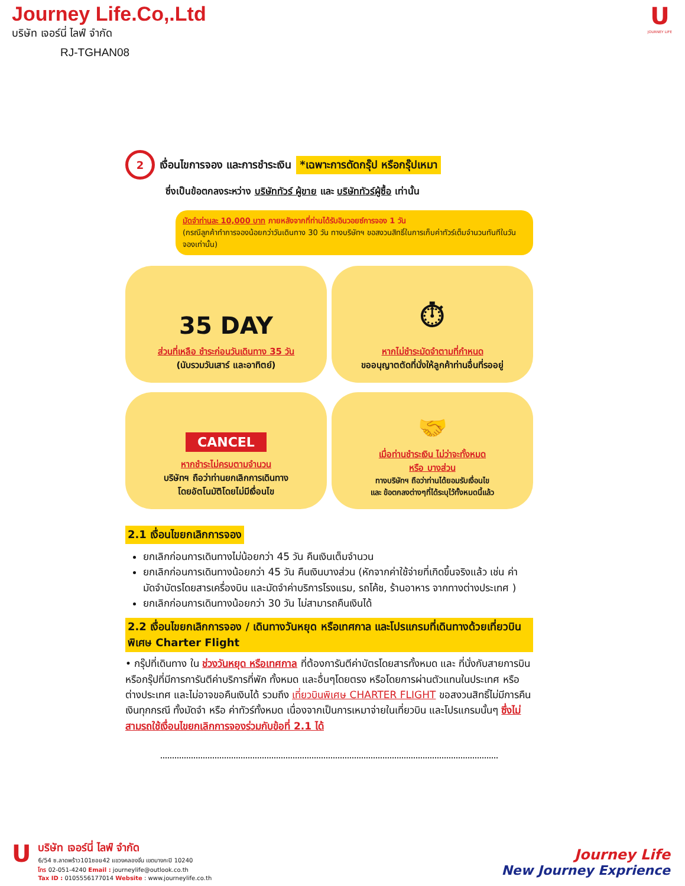Journey Life.Co,.Ltd
บริษัท เจอร์นี่ ไลฟ์ จำกัด
RJ-TGHAN08
U
JOURNEY LIFE
2 เงื่อนไขการจอง และการชำระเงิน *เฉพาะการตัดกรุ๊ป หรือกรุ๊ปเหมา
ซึ่งเป็นข้อตกลงระหว่าง บริษัททัวร์ ผู้ขาย และ บริษัททัวร์ผู้ซื้อ เท่านั้น
มัดจำท่านละ 10,000 บาท ภายหลังจากที่ท่านได้รับอินวอยซ์การจอง 1 วัน
(กรณีลูกค้าทำการจองน้อยกว่าวันเดินทาง 30 วัน ทางบริษัทฯ ขอสงวนสิทธิ์ในการเก็บค่าทัวร์เต็มจำนวนทันทีในวันจองเท่านั้น)
35 DAY
ส่วนที่เหลือ ชำระก่อนวันเดินทาง 35 วัน
(นับรวมวันเสาร์ และอาทิตย์)
⏱
หากไม่ชำระมัดจำตามที่กำหนด
ขออนุญาตตัดที่นั่งให้ลูกค้าท่านอื่นที่รออยู่
CANCEL
หากชำระไม่ครบตามจำนวน
บริษัทฯ ถือว่าท่านยกเลิกการเดินทาง
โดยอัตโนมัติโดยไม่มีเงื่อนไข
🤝
เมื่อท่านชำระเงิน ไม่ว่าจะทั้งหมด
หรือ บางส่วน
ทางบริษัทฯ ถือว่าท่านได้ยอมรับเงื่อนไข
และ ข้อตกลงต่างๆที่ได้ระบุไว้ทั้งหมดนี้แล้ว
2.1 เงื่อนไขยกเลิกการจอง
ยกเลิกก่อนการเดินทางไม่น้อยกว่า 45 วัน คืนเงินเต็มจำนวน
ยกเลิกก่อนการเดินทางน้อยกว่า 45 วัน คืนเงินบางส่วน (หักจากค่าใช้จ่ายที่เกิดขึ้นจริงแล้ว เช่น ค่ามัดจำบัตรโดยสารเครื่องบิน และมัดจำค่าบริการโรงแรม, รถโค้ช, ร้านอาหาร จากทางต่างประเทศ )
ยกเลิกก่อนการเดินทางน้อยกว่า 30 วัน ไม่สามารถคืนเงินได้
2.2 เงื่อนไขยกเลิกการจอง / เดินทางวันหยุด หรือเทศกาล และโปรแกรมที่เดินทางด้วยเที่ยวบินพิเศษ Charter Flight
• กรุ๊ปที่เดินทาง ใน ช่วงวันหยุด หรือเทศกาล ที่ต้องการันตีค่าบัตรโดยสารทั้งหมด และ ที่นั่งกับสายการบิน หรือกรุ๊ปที่มีการการันตีค่าบริการที่พัก ทั้งหมด และอื่นๆโดยตรง หรือโดยการผ่านตัวแทนในประเทศ หรือ ต่างประเทศ และไม่อาจขอคืนเงินได้ รวมถึง เที่ยวบินพิเศษ CHARTER FLIGHT ขอสงวนสิทธิ์ไม่มีการคืนเงินทุกกรณี ทั้งมัดจำ หรือ ค่าทัวร์ทั้งหมด เนื่องจากเป็นการเหมาจ่ายในเที่ยวบิน และโปรแกรมนั้นๆ ซึ่งไม่สามรถใช้เงื่อนไขยกเลิกการจองร่วมกับข้อที่ 2.1 ได้
U
บริษัท เจอร์นี่ ไลฟ์ จำกัด
6/54 ซ.ลาดพร้าว101ซอย42 แขวงคลองจั่น เขตบางกะปิ 10240
โทร 02-051-4240 Email : journeylife@outlook.co.th
Tax ID : 0105556177014 Website : www.journeylife.co.th
Journey Life
New Journey Exprience